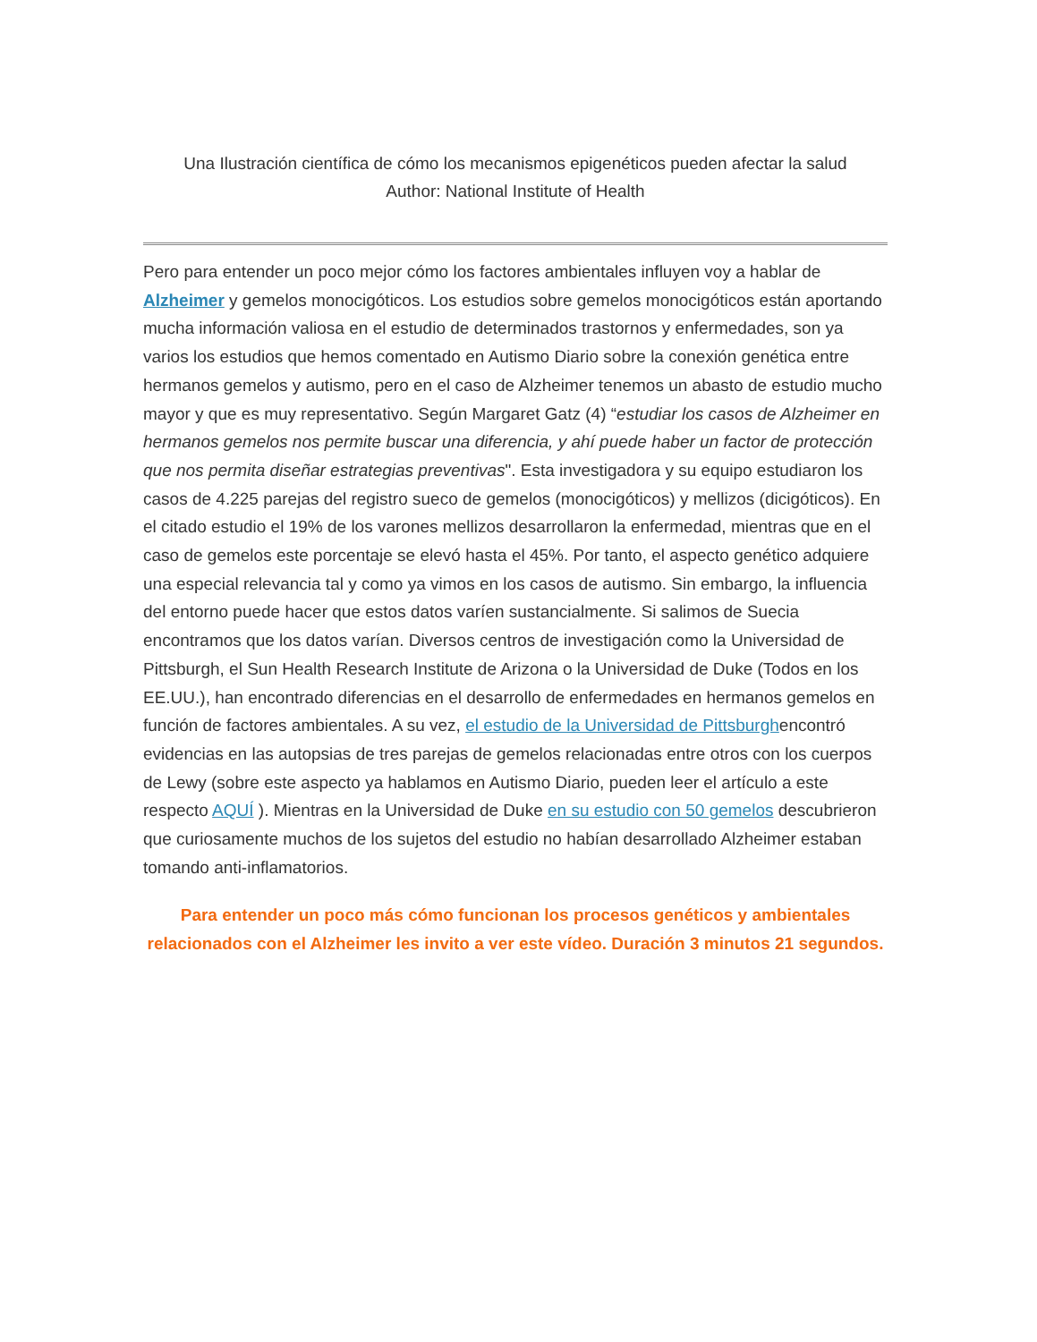Una Ilustración científica de cómo los mecanismos epigenéticos pueden afectar la salud
Author: National Institute of Health
Pero para entender un poco mejor cómo los factores ambientales influyen voy a hablar de Alzheimer y gemelos monocigóticos. Los estudios sobre gemelos monocigóticos están aportando mucha información valiosa en el estudio de determinados trastornos y enfermedades, son ya varios los estudios que hemos comentado en Autismo Diario sobre la conexión genética entre hermanos gemelos y autismo, pero en el caso de Alzheimer tenemos un abasto de estudio mucho mayor y que es muy representativo. Según Margaret Gatz (4) “estudiar los casos de Alzheimer en hermanos gemelos nos permite buscar una diferencia, y ahí puede haber un factor de protección que nos permita diseñar estrategias preventivas". Esta investigadora y su equipo estudiaron los casos de 4.225 parejas del registro sueco de gemelos (monocigóticos) y mellizos (dicigóticos). En el citado estudio el 19% de los varones mellizos desarrollaron la enfermedad, mientras que en el caso de gemelos este porcentaje se elevó hasta el 45%. Por tanto, el aspecto genético adquiere una especial relevancia tal y como ya vimos en los casos de autismo. Sin embargo, la influencia del entorno puede hacer que estos datos varíen sustancialmente. Si salimos de Suecia encontramos que los datos varían. Diversos centros de investigación como la Universidad de Pittsburgh, el Sun Health Research Institute de Arizona o la Universidad de Duke (Todos en los EE.UU.), han encontrado diferencias en el desarrollo de enfermedades en hermanos gemelos en función de factores ambientales. A su vez, el estudio de la Universidad de Pittsburghencontró evidencias en las autopsias de tres parejas de gemelos relacionadas entre otros con los cuerpos de Lewy (sobre este aspecto ya hablamos en Autismo Diario, pueden leer el artículo a este respecto AQUÍ ). Mientras en la Universidad de Duke en su estudio con 50 gemelos descubrieron que curiosamente muchos de los sujetos del estudio no habían desarrollado Alzheimer estaban tomando anti-inflamatorios.
Para entender un poco más cómo funcionan los procesos genéticos y ambientales relacionados con el Alzheimer les invito a ver este vídeo. Duración 3 minutos 21 segundos.